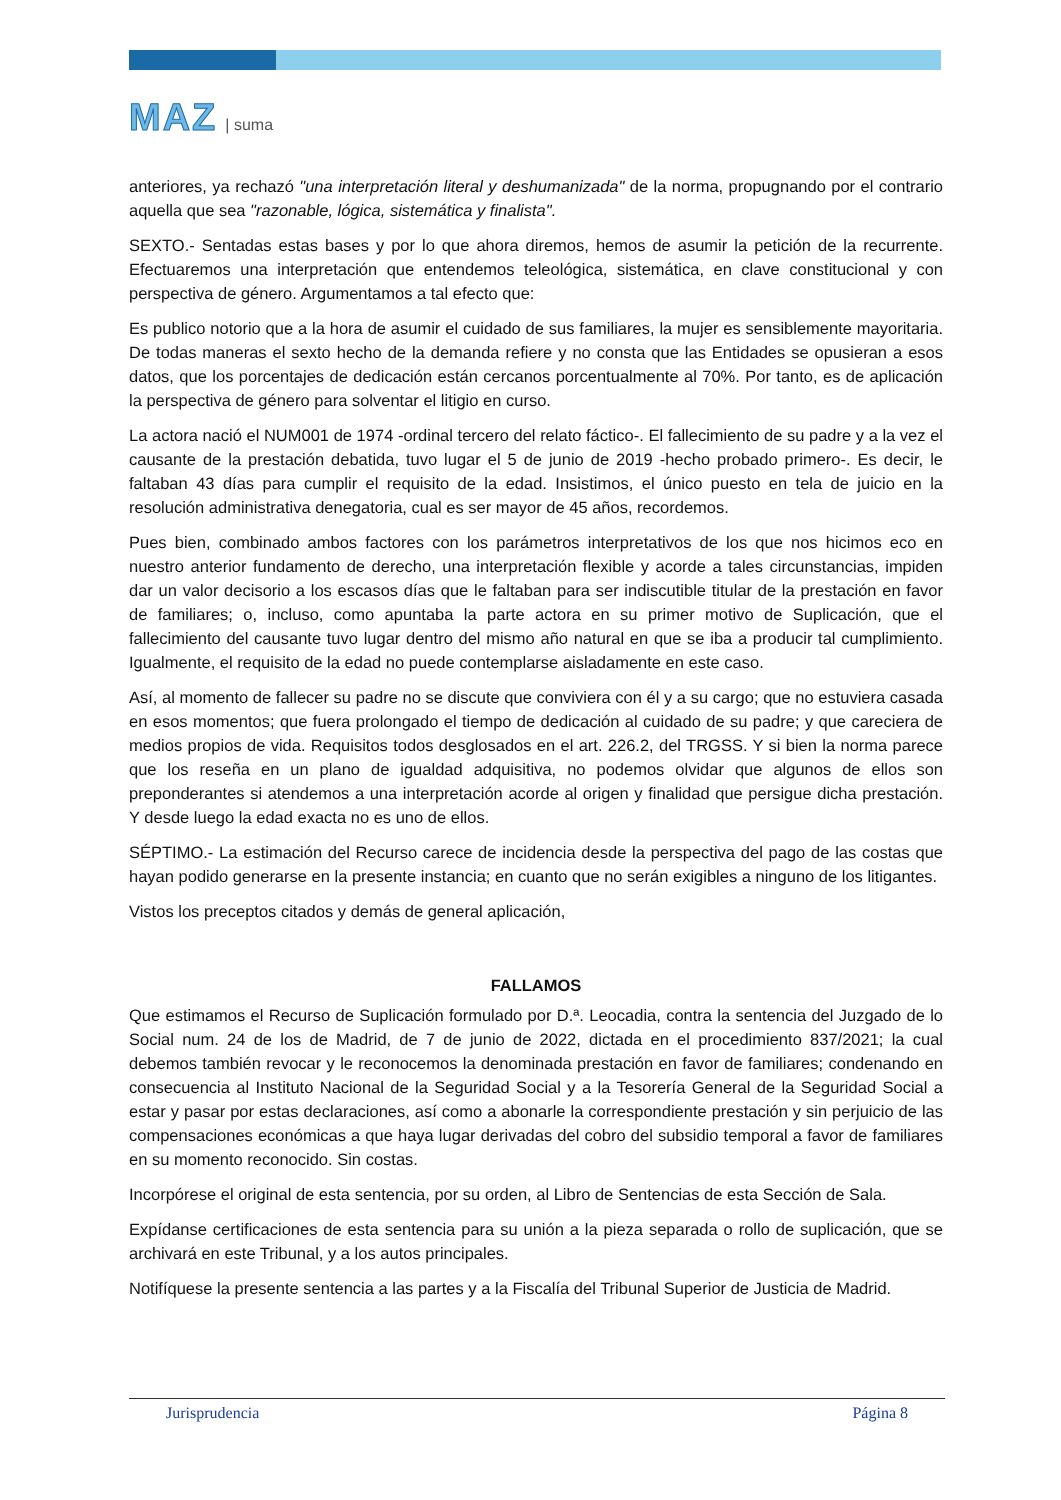MAZ | suma
anteriores, ya rechazó "una interpretación literal y deshumanizada" de la norma, propugnando por el contrario aquella que sea "razonable, lógica, sistemática y finalista".
SEXTO.- Sentadas estas bases y por lo que ahora diremos, hemos de asumir la petición de la recurrente. Efectuaremos una interpretación que entendemos teleológica, sistemática, en clave constitucional y con perspectiva de género. Argumentamos a tal efecto que:
Es publico notorio que a la hora de asumir el cuidado de sus familiares, la mujer es sensiblemente mayoritaria. De todas maneras el sexto hecho de la demanda refiere y no consta que las Entidades se opusieran a esos datos, que los porcentajes de dedicación están cercanos porcentualmente al 70%. Por tanto, es de aplicación la perspectiva de género para solventar el litigio en curso.
La actora nació el NUM001 de 1974 -ordinal tercero del relato fáctico-. El fallecimiento de su padre y a la vez el causante de la prestación debatida, tuvo lugar el 5 de junio de 2019 -hecho probado primero-. Es decir, le faltaban 43 días para cumplir el requisito de la edad. Insistimos, el único puesto en tela de juicio en la resolución administrativa denegatoria, cual es ser mayor de 45 años, recordemos.
Pues bien, combinado ambos factores con los parámetros interpretativos de los que nos hicimos eco en nuestro anterior fundamento de derecho, una interpretación flexible y acorde a tales circunstancias, impiden dar un valor decisorio a los escasos días que le faltaban para ser indiscutible titular de la prestación en favor de familiares; o, incluso, como apuntaba la parte actora en su primer motivo de Suplicación, que el fallecimiento del causante tuvo lugar dentro del mismo año natural en que se iba a producir tal cumplimiento. Igualmente, el requisito de la edad no puede contemplarse aisladamente en este caso.
Así, al momento de fallecer su padre no se discute que conviviera con él y a su cargo; que no estuviera casada en esos momentos; que fuera prolongado el tiempo de dedicación al cuidado de su padre; y que careciera de medios propios de vida. Requisitos todos desglosados en el art. 226.2, del TRGSS. Y si bien la norma parece que los reseña en un plano de igualdad adquisitiva, no podemos olvidar que algunos de ellos son preponderantes si atendemos a una interpretación acorde al origen y finalidad que persigue dicha prestación. Y desde luego la edad exacta no es uno de ellos.
SÉPTIMO.- La estimación del Recurso carece de incidencia desde la perspectiva del pago de las costas que hayan podido generarse en la presente instancia; en cuanto que no serán exigibles a ninguno de los litigantes.
Vistos los preceptos citados y demás de general aplicación,
FALLAMOS
Que estimamos el Recurso de Suplicación formulado por D.ª. Leocadia, contra la sentencia del Juzgado de lo Social num. 24 de los de Madrid, de 7 de junio de 2022, dictada en el procedimiento 837/2021; la cual debemos también revocar y le reconocemos la denominada prestación en favor de familiares; condenando en consecuencia al Instituto Nacional de la Seguridad Social y a la Tesorería General de la Seguridad Social a estar y pasar por estas declaraciones, así como a abonarle la correspondiente prestación y sin perjuicio de las compensaciones económicas a que haya lugar derivadas del cobro del subsidio temporal a favor de familiares en su momento reconocido. Sin costas.
Incorpórese el original de esta sentencia, por su orden, al Libro de Sentencias de esta Sección de Sala.
Expídanse certificaciones de esta sentencia para su unión a la pieza separada o rollo de suplicación, que se archivará en este Tribunal, y a los autos principales.
Notifíquese la presente sentencia a las partes y a la Fiscalía del Tribunal Superior de Justicia de Madrid.
Jurisprudencia Página 8